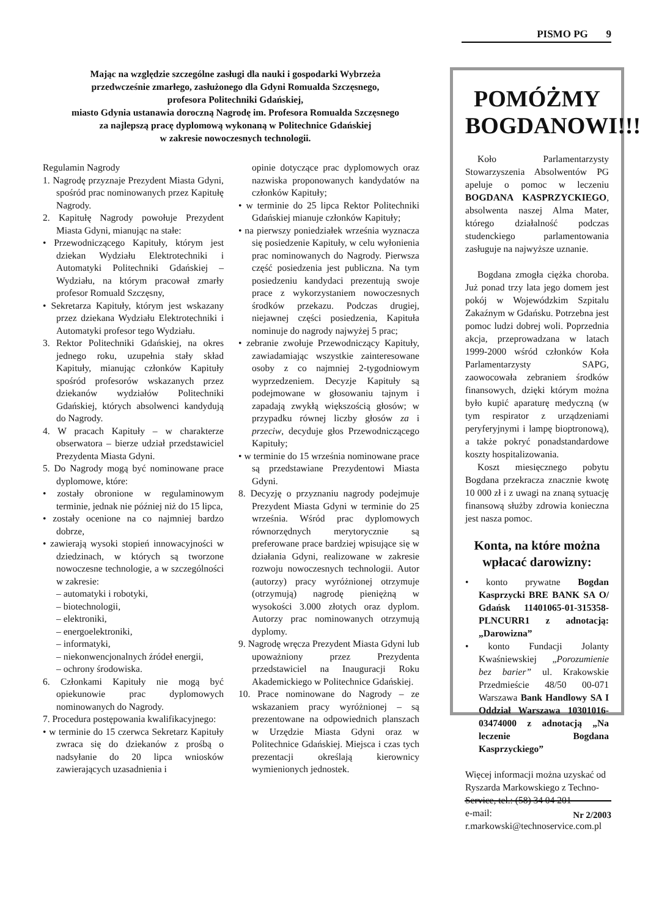PISMO PG 9
Mając na względzie szczególne zasługi dla nauki i gospodarki Wybrzeża
przedwcześnie zmarłego, zasłużonego dla Gdyni Romualda Szczęsnego,
profesora Politechniki Gdańskiej,
miasto Gdynia ustanawia doroczną Nagrodę im. Profesora Romualda Szczęsnego
za najlepszą pracę dyplomową wykonaną w Politechnice Gdańskiej
w zakresie nowoczesnych technologii.
Regulamin Nagrody
1. Nagrodę przyznaje Prezydent Miasta Gdyni, spośród prac nominowanych przez Kapitułę Nagrody.
2. Kapitułę Nagrody powołuje Prezydent Miasta Gdyni, mianując na stałe:
• Przewodniczącego Kapituły, którym jest dziekan Wydziału Elektrotechniki i Automatyki Politechniki Gdańskiej – Wydziału, na którym pracował zmarły profesor Romuald Szczęsny,
• Sekretarza Kapituły, którym jest wskazany przez dziekana Wydziału Elektrotechniki i Automatyki profesor tego Wydziału.
3. Rektor Politechniki Gdańskiej, na okres jednego roku, uzupełnia stały skład Kapituły, mianując członków Kapituły spośród profesorów wskazanych przez dziekanów wydziałów Politechniki Gdańskiej, których absolwenci kandydują do Nagrody.
4. W pracach Kapituły – w charakterze obserwatora – bierze udział przedstawiciel Prezydenta Miasta Gdyni.
5. Do Nagrody mogą być nominowane prace dyplomowe, które:
• zostały obronione w regulaminowym terminie, jednak nie później niż do 15 lipca,
• zostały ocenione na co najmniej bardzo dobrze,
• zawierają wysoki stopień innowacyjności w dziedzinach, w których są tworzone nowoczesne technologie, a w szczególności w zakresie:
– automatyki i robotyki,
– biotechnologii,
– elektroniki,
– energoelektroniki,
– informatyki,
– niekonwencjonalnych źródeł energii,
– ochrony środowiska.
6. Członkami Kapituły nie mogą być opiekunowie prac dyplomowych nominowanych do Nagrody.
7. Procedura postępowania kwalifikacyjnego:
• w terminie do 15 czerwca Sekretarz Kapituły zwraca się do dziekanów z prośbą o nadsyłanie do 20 lipca wniosków zawierających uzasadnienia i
opinie dotyczące prac dyplomowych oraz nazwiska proponowanych kandydatów na członków Kapituły;
• w terminie do 25 lipca Rektor Politechniki Gdańskiej mianuje członków Kapituły;
• na pierwszy poniedziałek września wyznacza się posiedzenie Kapituły, w celu wyłonienia prac nominowanych do Nagrody. Pierwsza część posiedzenia jest publiczna. Na tym posiedzeniu kandydaci prezentują swoje prace z wykorzystaniem nowoczesnych środków przekazu. Podczas drugiej, niejawnej części posiedzenia, Kapituła nominuje do nagrody najwyżej 5 prac;
• zebranie zwołuje Przewodniczący Kapituły, zawiadamiając wszystkie zainteresowane osoby z co najmniej 2-tygodniowym wyprzedzeniem. Decyzje Kapituły są podejmowane w głosowaniu tajnym i zapadają zwykłą większością głosów; w przypadku równej liczby głosów za i przeciw, decyduje głos Przewodniczącego Kapituły;
• w terminie do 15 września nominowane prace są przedstawiane Prezydentowi Miasta Gdyni.
8. Decyzję o przyznaniu nagrody podejmuje Prezydent Miasta Gdyni w terminie do 25 września. Wśród prac dyplomowych równorzędnych merytorycznie są preferowane prace bardziej wpisujące się w działania Gdyni, realizowane w zakresie rozwoju nowoczesnych technologii. Autor (autorzy) pracy wyróżnionej otrzymuje (otrzymują) nagrodę pieniężną w wysokości 3.000 złotych oraz dyplom. Autorzy prac nominowanych otrzymują dyplomy.
9. Nagrodę wręcza Prezydent Miasta Gdyni lub upoważniony przez Prezydenta przedstawiciel na Inauguracji Roku Akademickiego w Politechnice Gdańskiej.
10. Prace nominowane do Nagrody – ze wskazaniem pracy wyróżnionej – są prezentowane na odpowiednich planszach w Urzędzie Miasta Gdyni oraz w Politechnice Gdańskiej. Miejsca i czas tych prezentacji określają kierownicy wymienionych jednostek.
POMÓŻMY BOGDANOWI!!!
Koło Parlamentarzysty Stowarzyszenia Absolwentów PG apeluje o pomoc w leczeniu BOGDANA KASPRZYCKIEGO, absolwenta naszej Alma Mater, którego działalność podczas studenckiego parlamentowania zasługuje na najwyższe uznanie.
Bogdana zmogła ciężka choroba. Już ponad trzy lata jego domem jest pokój w Wojewódzkim Szpitalu Zakaźnym w Gdańsku. Potrzebna jest pomoc ludzi dobrej woli. Poprzednia akcja, przeprowadzana w latach 1999-2000 wśród członków Koła Parlamentarzysty SAPG, zaowocowała zebraniem środków finansowych, dzięki którym można było kupić aparaturę medyczną (w tym respirator z urządzeniami peryferyjnymi i lampę bioptronową), a także pokryć ponadstandardowe koszty hospitalizowania.
Koszt miesięcznego pobytu Bogdana przekracza znacznie kwotę 10 000 zł i z uwagi na znaną sytuację finansową służby zdrowia konieczna jest nasza pomoc.
Konta, na które można wpłacać darowizny:
• konto prywatne Bogdan Kasprzycki BRE BANK SA O/ Gdańsk 11401065-01-315358-PLNCURR1 z adnotacją: „Darowizna”
• konto Fundacji Jolanty Kwaśniewskiej „Porozumienie bez barier” ul. Krakowskie Przedmieście 48/50 00-071 Warszawa Bank Handlowy SA I Oddział Warszawa 10301016-03474000 z adnotacją „Na leczenie Bogdana Kasprzyckiego”
Więcej informacji można uzyskać od Ryszarda Markowskiego z Techno-Service, tel.: (58) 34 04 201
e-mail:
r.markowski@technoservice.com.pl
Nr 2/2003